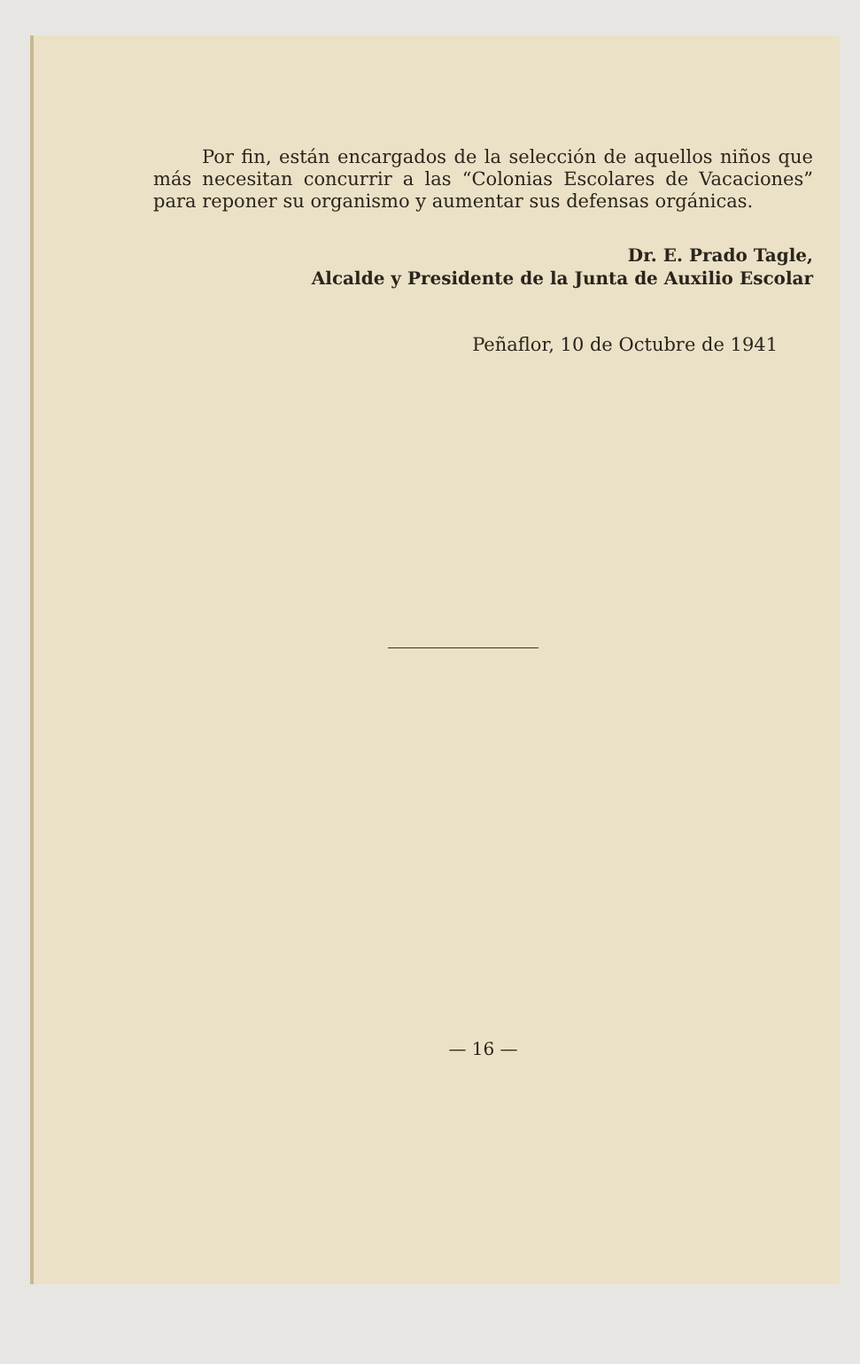Por fin, están encargados de la selección de aquellos niños que más necesitan concurrir a las “Colonias Escolares de Vacaciones” para reponer su organismo y aumentar sus defensas orgánicas.
Dr. E. Prado Tagle,
Alcalde y Presidente de la Junta de Auxilio Escolar
Peñaflor, 10 de Octubre de 1941
— 16 —